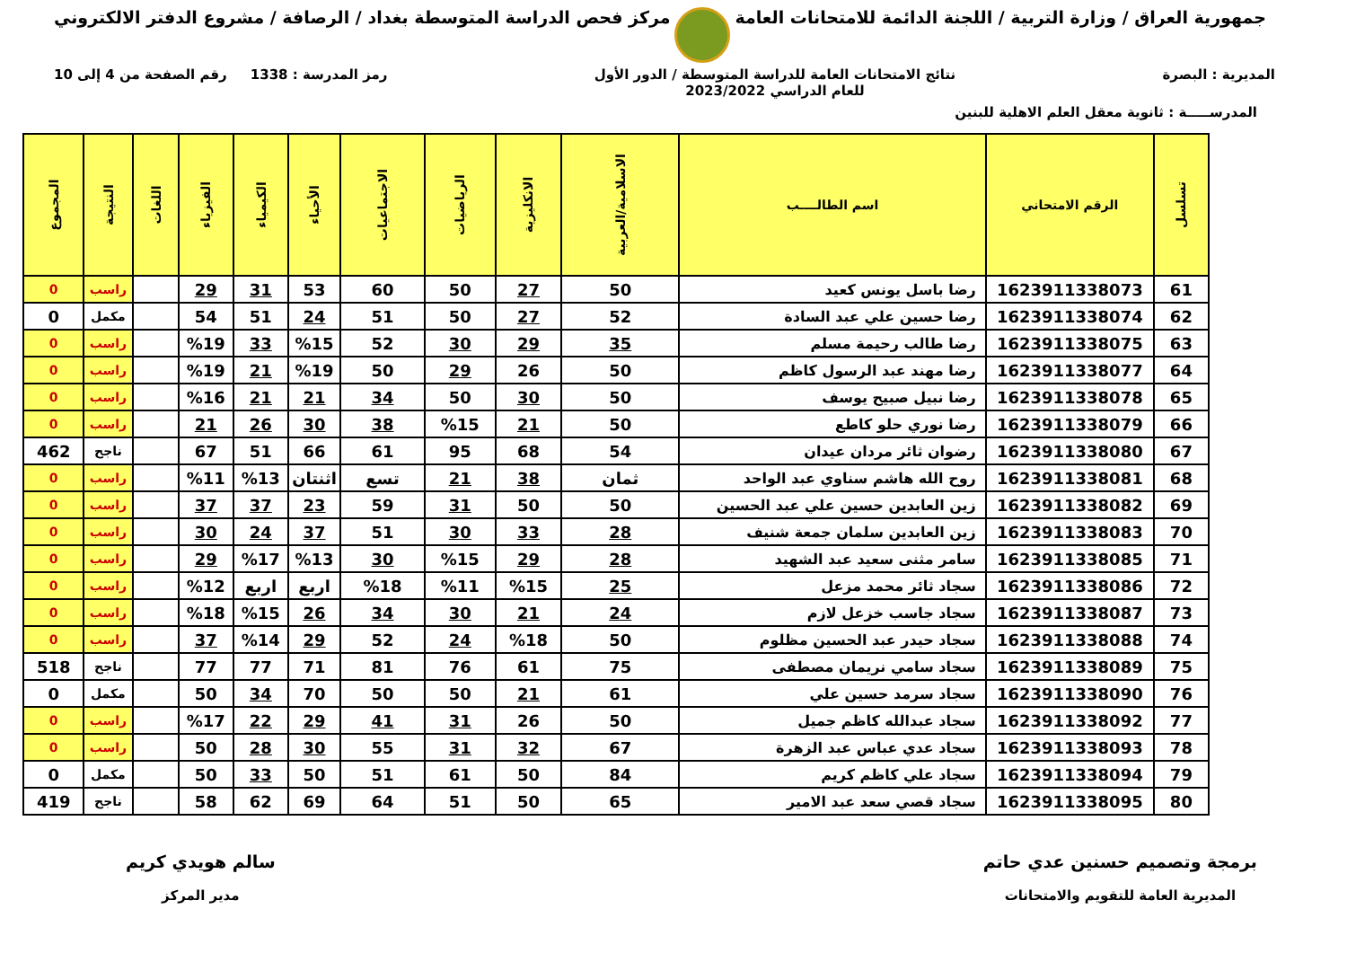جمهورية العراق / وزارة التربية / اللجنة الدائمة للامتحانات العامة
مركز فحص الدراسة المتوسطة بغداد / الرصافة / مشروع الدفتر الالكتروني
المديرية : البصرة نتائج الامتحانات العامة للدراسة المتوسطة / الدور الأول
للعام الدراسي 2023/2022
رمز المدرسة : 1338 رقم الصفحة من 4 إلى 10
المدرســـــة : ثانوية معقل العلم الاهلية للبنين
| تسلسل | الرقم الامتحاني | اسم الطالــــب | الاسلامية/العربية | الانكليزية | الرياضيات | الاجتماعيات | الأحياء | الكيمياء | الفيزياء | اللغات | النتيجة | المجموع |
| --- | --- | --- | --- | --- | --- | --- | --- | --- | --- | --- | --- | --- |
| 61 | 1623911338073 | رضا باسل يونس كعيد | 50 | 27 | 50 | 60 | 53 | 31 | 29 | | راسب | 0 |
| 62 | 1623911338074 | رضا حسين علي عبد السادة | 52 | 27 | 50 | 51 | 24 | 51 | 54 | | مكمل | 0 |
| 63 | 1623911338075 | رضا طالب رحيمة مسلم | 35 | 29 | 30 | 52 | %15 | 33 | %19 | | راسب | 0 |
| 64 | 1623911338077 | رضا مهند عبد الرسول كاظم | 50 | 26 | 29 | 50 | %19 | 21 | %19 | | راسب | 0 |
| 65 | 1623911338078 | رضا نبيل صبيح يوسف | 50 | 30 | 50 | 34 | 21 | 21 | %16 | | راسب | 0 |
| 66 | 1623911338079 | رضا نوري حلو كاطع | 50 | 21 | %15 | 38 | 30 | 26 | 21 | | راسب | 0 |
| 67 | 1623911338080 | رضوان ثائر مردان عيدان | 54 | 68 | 95 | 61 | 66 | 51 | 67 | | ناجح | 462 |
| 68 | 1623911338081 | روح الله هاشم سناوي عبد الواحد | ثمان | 38 | 21 | تسع | اثنتان | %13 | %11 | | راسب | 0 |
| 69 | 1623911338082 | زين العابدين حسين علي عبد الحسين | 50 | 50 | 31 | 59 | 23 | 37 | 37 | | راسب | 0 |
| 70 | 1623911338083 | زين العابدين سلمان جمعة شنيف | 28 | 33 | 30 | 51 | 37 | 24 | 30 | | راسب | 0 |
| 71 | 1623911338085 | سامر مثنى سعيد عبد الشهيد | 28 | 29 | %15 | 30 | %13 | %17 | 29 | | راسب | 0 |
| 72 | 1623911338086 | سجاد ثائر محمد مزعل | 25 | %15 | %11 | %18 | اربع | اربع | %12 | | راسب | 0 |
| 73 | 1623911338087 | سجاد جاسب خزعل لازم | 24 | 21 | 30 | 34 | 26 | %15 | %18 | | راسب | 0 |
| 74 | 1623911338088 | سجاد حيدر عبد الحسين مظلوم | 50 | %18 | 24 | 52 | 29 | %14 | 37 | | راسب | 0 |
| 75 | 1623911338089 | سجاد سامي نريمان مصطفى | 75 | 61 | 76 | 81 | 71 | 77 | 77 | | ناجح | 518 |
| 76 | 1623911338090 | سجاد سرمد حسين علي | 61 | 21 | 50 | 50 | 70 | 34 | 50 | | مكمل | 0 |
| 77 | 1623911338092 | سجاد عبدالله كاظم جميل | 50 | 26 | 31 | 41 | 29 | 22 | %17 | | راسب | 0 |
| 78 | 1623911338093 | سجاد عدي عباس عبد الزهرة | 67 | 32 | 31 | 55 | 30 | 28 | 50 | | راسب | 0 |
| 79 | 1623911338094 | سجاد علي كاظم كريم | 84 | 50 | 61 | 51 | 50 | 33 | 50 | | مكمل | 0 |
| 80 | 1623911338095 | سجاد قصي سعد عبد الامير | 65 | 50 | 51 | 64 | 69 | 62 | 58 | | ناجح | 419 |
برمجة وتصميم حسنين عدي حاتم
المديرية العامة للتقويم والامتحانات
سالم هويدي كريم
مدير المركز